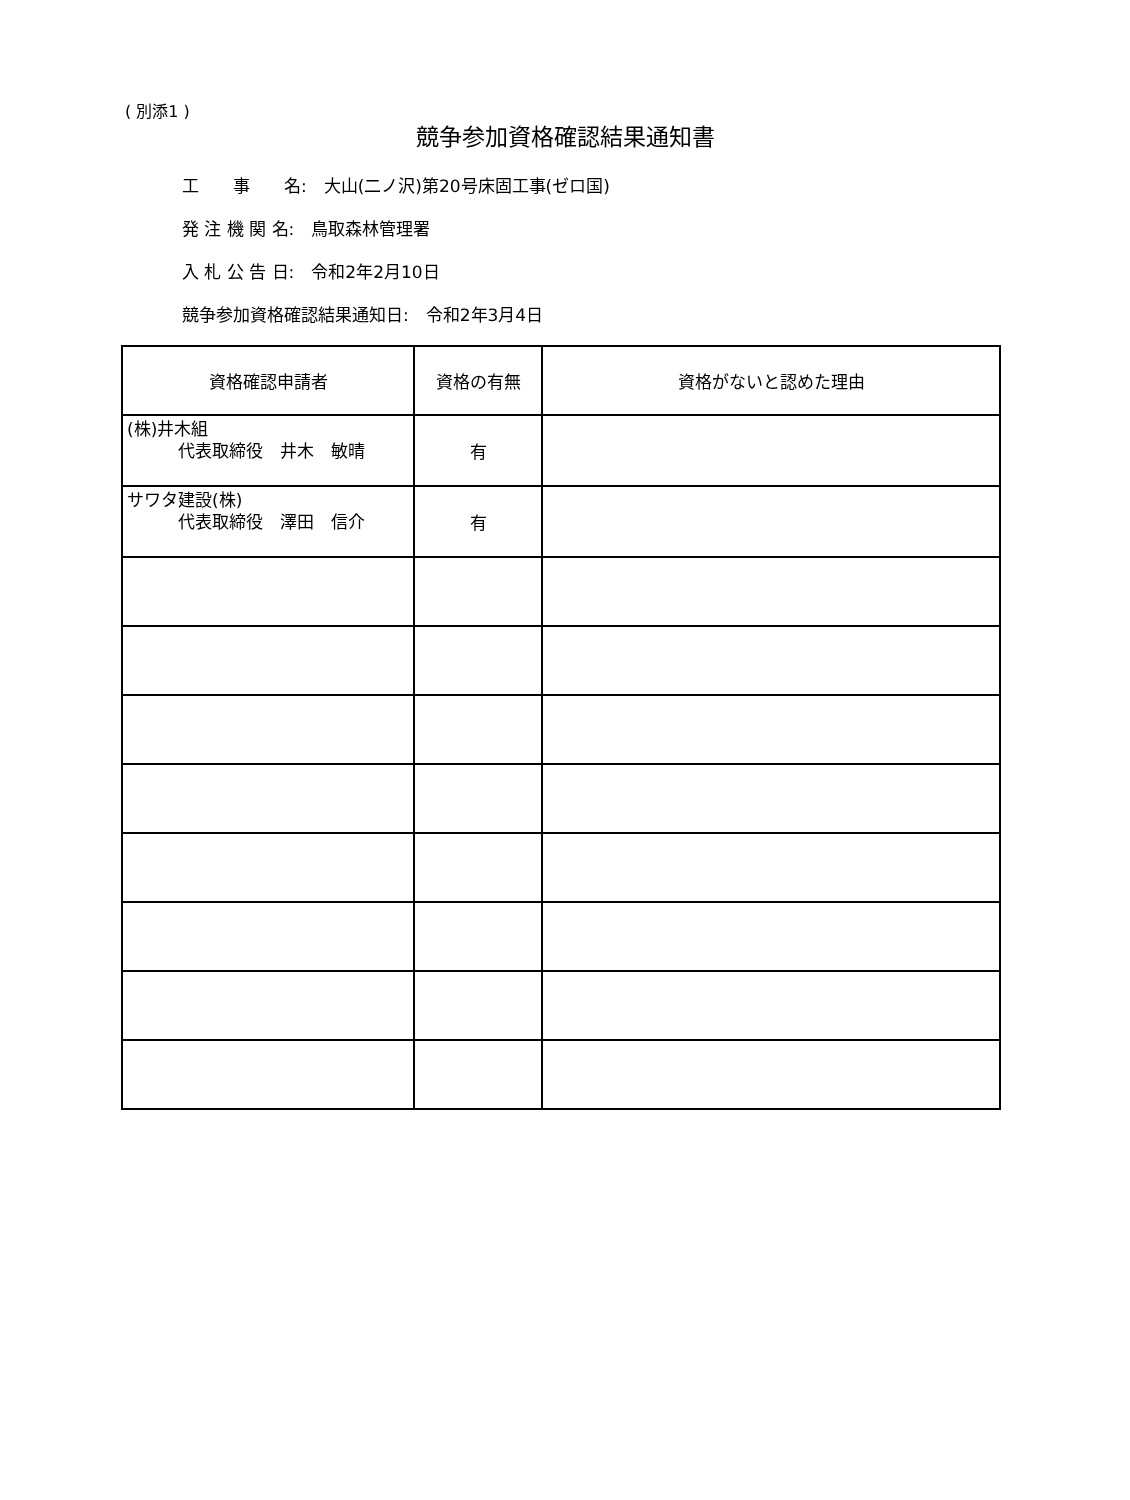( 別添1 )
競争参加資格確認結果通知書
工　　事　　名:　大山(二ノ沢)第20号床固工事(ゼロ国)
発 注 機 関 名:　鳥取森林管理署
入 札 公 告 日:　令和2年2月10日
競争参加資格確認結果通知日:　令和2年3月4日
| 資格確認申請者 | 資格の有無 | 資格がないと認めた理由 |
| --- | --- | --- |
| (株)井木組 代表取締役 井木 敏晴 | 有 | |
| サワタ建設(株) 代表取締役 澤田 信介 | 有 | |